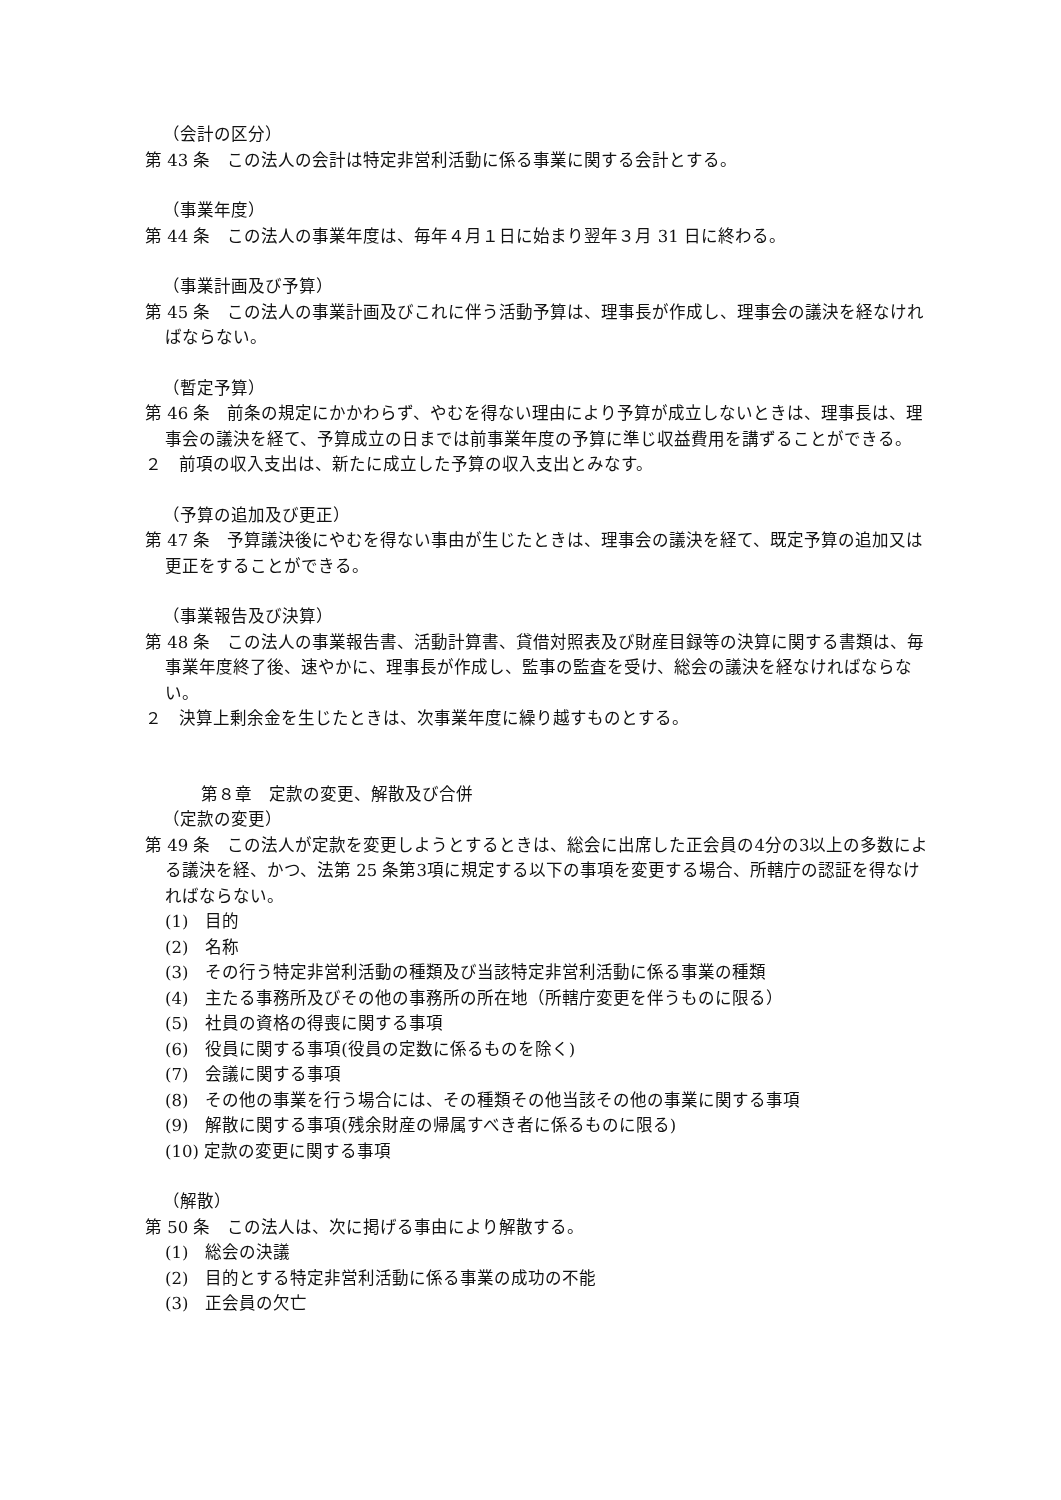（会計の区分）
第 43 条　この法人の会計は特定非営利活動に係る事業に関する会計とする。
（事業年度）
第 44 条　この法人の事業年度は、毎年４月１日に始まり翌年３月 31 日に終わる。
（事業計画及び予算）
第 45 条　この法人の事業計画及びこれに伴う活動予算は、理事長が作成し、理事会の議決を経なければならない。
（暫定予算）
第 46 条　前条の規定にかかわらず、やむを得ない理由により予算が成立しないときは、理事長は、理事会の議決を経て、予算成立の日までは前事業年度の予算に準じ収益費用を講ずることができる。
２　前項の収入支出は、新たに成立した予算の収入支出とみなす。
（予算の追加及び更正）
第 47 条　予算議決後にやむを得ない事由が生じたときは、理事会の議決を経て、既定予算の追加又は更正をすることができる。
（事業報告及び決算）
第 48 条　この法人の事業報告書、活動計算書、貸借対照表及び財産目録等の決算に関する書類は、毎事業年度終了後、速やかに、理事長が作成し、監事の監査を受け、総会の議決を経なければならない。
２　決算上剰余金を生じたときは、次事業年度に繰り越すものとする。
第８章　定款の変更、解散及び合併
（定款の変更）
第 49 条　この法人が定款を変更しようとするときは、総会に出席した正会員の4分の3以上の多数による議決を経、かつ、法第 25 条第3項に規定する以下の事項を変更する場合、所轄庁の認証を得なければならない。
(1)　目的
(2)　名称
(3)　その行う特定非営利活動の種類及び当該特定非営利活動に係る事業の種類
(4)　主たる事務所及びその他の事務所の所在地（所轄庁変更を伴うものに限る）
(5)　社員の資格の得喪に関する事項
(6)　役員に関する事項(役員の定数に係るものを除く)
(7)　会議に関する事項
(8)　その他の事業を行う場合には、その種類その他当該その他の事業に関する事項
(9)　解散に関する事項(残余財産の帰属すべき者に係るものに限る)
(10) 定款の変更に関する事項
（解散）
第 50 条　この法人は、次に掲げる事由により解散する。
(1)　総会の決議
(2)　目的とする特定非営利活動に係る事業の成功の不能
(3)　正会員の欠亡